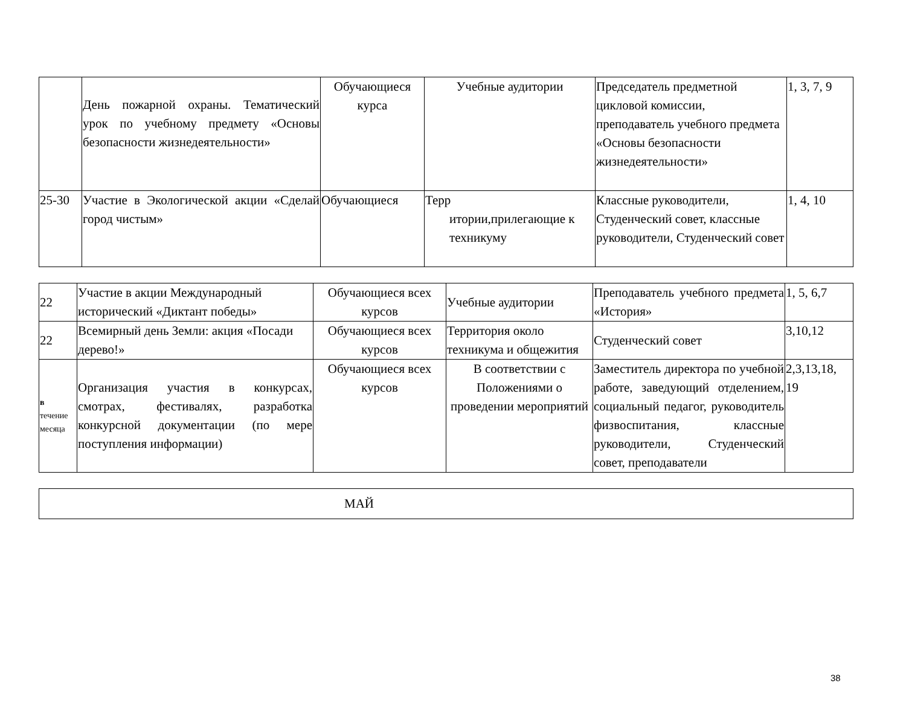| | День пожарной охраны. Тематический урок по учебному предмету «Основы безопасности жизнедеятельности» | Обучающиеся курса | Учебные аудитории | Председатель предметной цикловой комиссии, преподаватель учебного предмета «Основы безопасности жизнедеятельности» | 1, 3, 7, 9 |
| 25-30 | Участие в Экологической акции «Сделай город чистым» | Обучающиеся | Терр итории,прилегающие к техникуму | Классные руководители, Студенческий совет, классные руководители, Студенческий совет | 1, 4, 10 |
| 22 | Участие в акции Международный исторический «Диктант победы» | Обучающиеся всех курсов | Учебные аудитории | Преподаватель учебного предмета «История» | 1, 5, 6,7 |
| 22 | Всемирный день Земли: акция «Посади дерево!» | Обучающиеся всех курсов | Территория около техникума и общежития | Студенческий совет | 3,10,12 |
| в течение месяца | Организация участия в конкурсах, смотрах, фестивалях, разработка конкурсной документации (по мере поступления информации) | Обучающиеся всех курсов | В соответствии с Положениями о проведении мероприятий | Заместитель директора по учебной работе, заведующий отделением, социальный педагог, руководитель физвоспитания, классные руководители, Студенческий совет, преподаватели | 2,3,13,18, 19 |
| МАЙ |
38